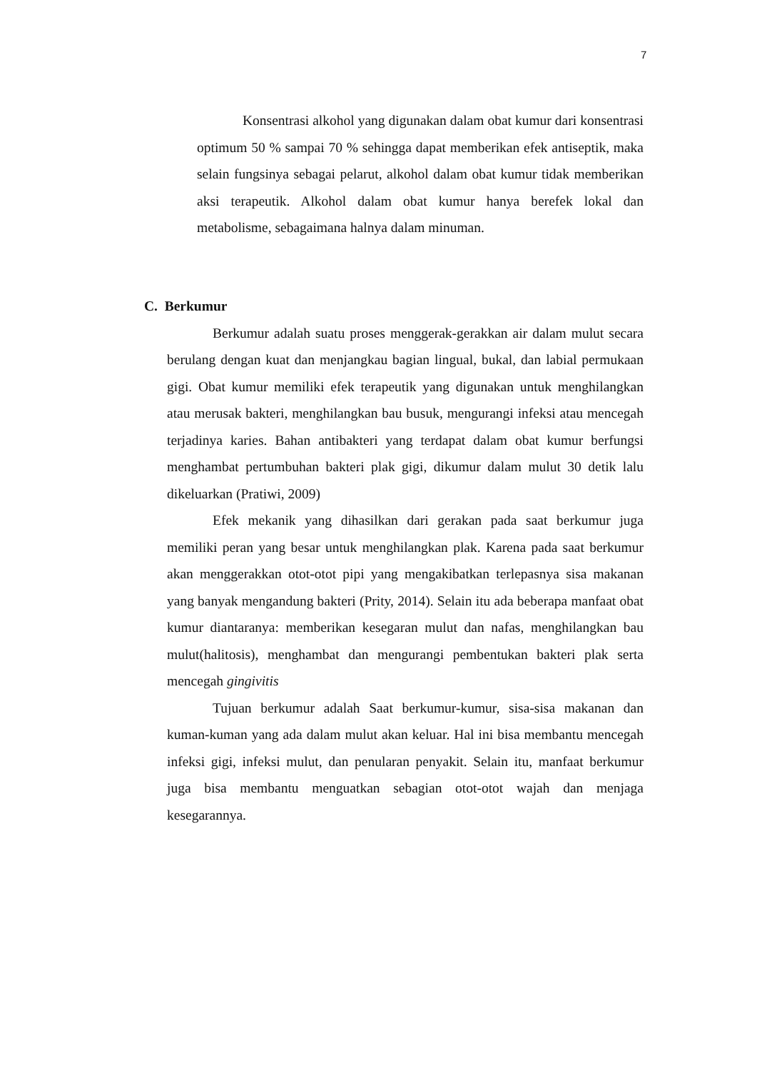7
Konsentrasi alkohol yang digunakan dalam obat kumur dari konsentrasi optimum 50 % sampai 70 % sehingga dapat memberikan efek antiseptik, maka selain fungsinya sebagai pelarut, alkohol dalam obat kumur tidak memberikan aksi terapeutik. Alkohol dalam obat kumur hanya berefek lokal dan metabolisme, sebagaimana halnya dalam minuman.
C. Berkumur
Berkumur adalah suatu proses menggerak-gerakkan air dalam mulut secara berulang dengan kuat dan menjangkau bagian lingual, bukal, dan labial permukaan gigi. Obat kumur memiliki efek terapeutik yang digunakan untuk menghilangkan atau merusak bakteri, menghilangkan bau busuk, mengurangi infeksi atau mencegah terjadinya karies. Bahan antibakteri yang terdapat dalam obat kumur berfungsi menghambat pertumbuhan bakteri plak gigi, dikumur dalam mulut 30 detik lalu dikeluarkan (Pratiwi, 2009)
Efek mekanik yang dihasilkan dari gerakan pada saat berkumur juga memiliki peran yang besar untuk menghilangkan plak. Karena pada saat berkumur akan menggerakkan otot-otot pipi yang mengakibatkan terlepasnya sisa makanan yang banyak mengandung bakteri (Prity, 2014). Selain itu ada beberapa manfaat obat kumur diantaranya: memberikan kesegaran mulut dan nafas, menghilangkan bau mulut(halitosis), menghambat dan mengurangi pembentukan bakteri plak serta mencegah gingivitis
Tujuan berkumur adalah Saat berkumur-kumur, sisa-sisa makanan dan kuman-kuman yang ada dalam mulut akan keluar. Hal ini bisa membantu mencegah infeksi gigi, infeksi mulut, dan penularan penyakit. Selain itu, manfaat berkumur juga bisa membantu menguatkan sebagian otot-otot wajah dan menjaga kesegarannya.